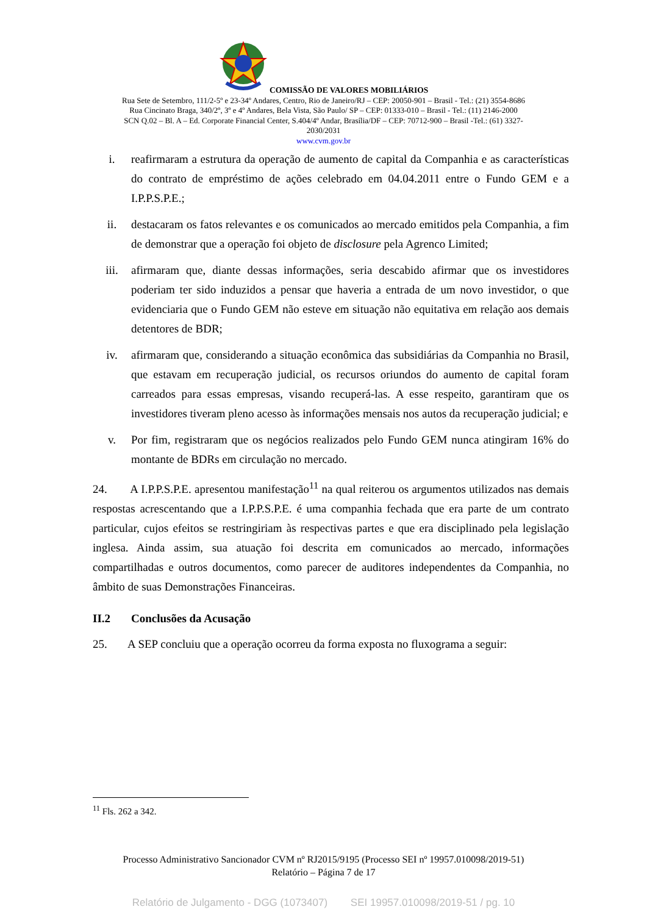COMISSÃO DE VALORES MOBILIÁRIOS
Rua Sete de Setembro, 111/2-5º e 23-34º Andares, Centro, Rio de Janeiro/RJ – CEP: 20050-901 – Brasil - Tel.: (21) 3554-8686
Rua Cincinato Braga, 340/2º, 3º e 4º Andares, Bela Vista, São Paulo/ SP – CEP: 01333-010 – Brasil - Tel.: (11) 2146-2000
SCN Q.02 – Bl. A – Ed. Corporate Financial Center, S.404/4º Andar, Brasília/DF – CEP: 70712-900 – Brasil -Tel.: (61) 3327-
2030/2031
www.cvm.gov.br
i. reafirmaram a estrutura da operação de aumento de capital da Companhia e as características do contrato de empréstimo de ações celebrado em 04.04.2011 entre o Fundo GEM e a I.P.P.S.P.E.;
ii. destacaram os fatos relevantes e os comunicados ao mercado emitidos pela Companhia, a fim de demonstrar que a operação foi objeto de disclosure pela Agrenco Limited;
iii. afirmaram que, diante dessas informações, seria descabido afirmar que os investidores poderiam ter sido induzidos a pensar que haveria a entrada de um novo investidor, o que evidenciaria que o Fundo GEM não esteve em situação não equitativa em relação aos demais detentores de BDR;
iv. afirmaram que, considerando a situação econômica das subsidiárias da Companhia no Brasil, que estavam em recuperação judicial, os recursos oriundos do aumento de capital foram carreados para essas empresas, visando recuperá-las. A esse respeito, garantiram que os investidores tiveram pleno acesso às informações mensais nos autos da recuperação judicial; e
v. Por fim, registraram que os negócios realizados pelo Fundo GEM nunca atingiram 16% do montante de BDRs em circulação no mercado.
24. A I.P.P.S.P.E. apresentou manifestação<sup>11</sup> na qual reiterou os argumentos utilizados nas demais respostas acrescentando que a I.P.P.S.P.E. é uma companhia fechada que era parte de um contrato particular, cujos efeitos se restringiriam às respectivas partes e que era disciplinado pela legislação inglesa. Ainda assim, sua atuação foi descrita em comunicados ao mercado, informações compartilhadas e outros documentos, como parecer de auditores independentes da Companhia, no âmbito de suas Demonstrações Financeiras.
II.2 Conclusões da Acusação
25. A SEP concluiu que a operação ocorreu da forma exposta no fluxograma a seguir:
<sup>11</sup> Fls. 262 a 342.
Processo Administrativo Sancionador CVM nº RJ2015/9195 (Processo SEI nº 19957.010098/2019-51)
Relatório – Página 7 de 17
Relatório de Julgamento - DGG (1073407) SEI 19957.010098/2019-51 / pg. 10